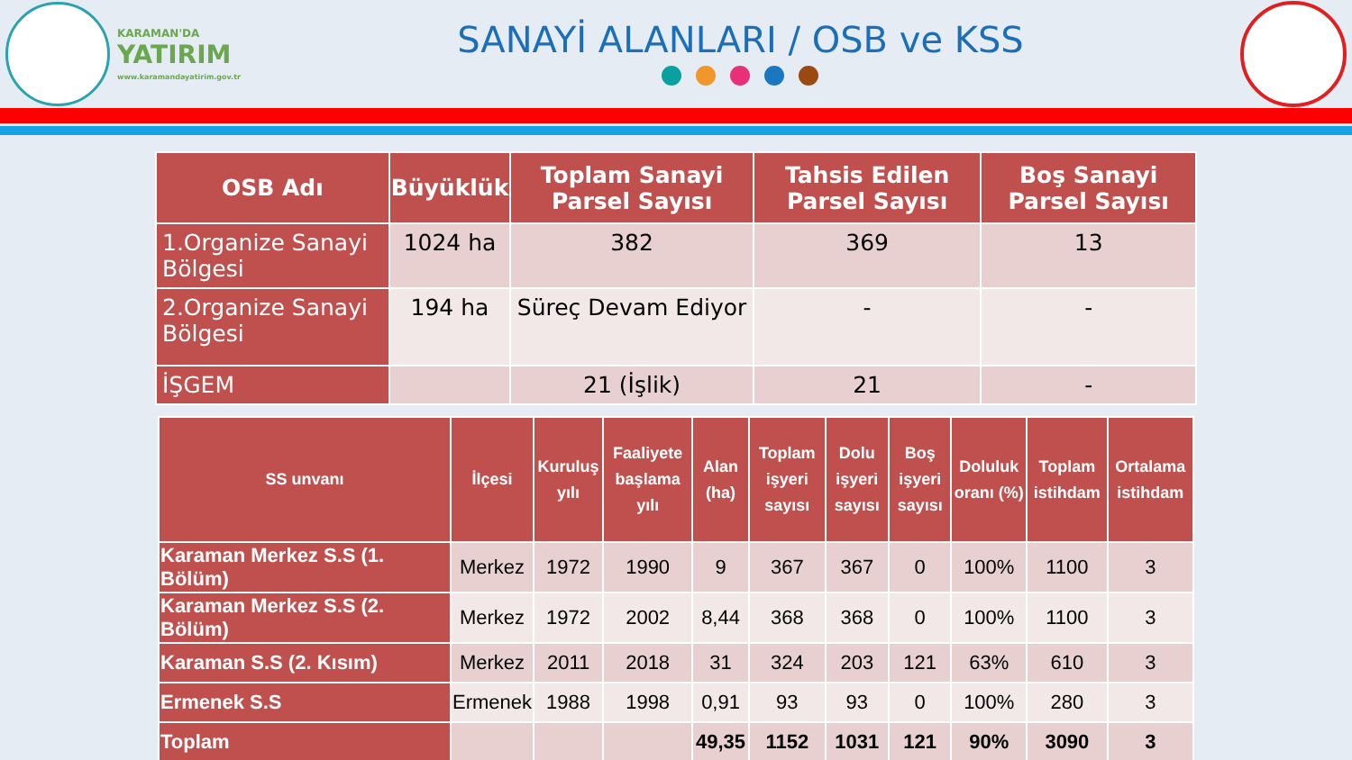KARAMAN'DA
YATIRIM
www.karamandayatirim.gov.tr
SANAYİ ALANLARI / OSB ve KSS
| OSB Adı | Büyüklük | Toplam Sanayi Parsel Sayısı | Tahsis Edilen Parsel Sayısı | Boş Sanayi Parsel Sayısı |
| --- | --- | --- | --- | --- |
| 1.Organize Sanayi Bölgesi | 1024 ha | 382 | 369 | 13 |
| 2.Organize Sanayi Bölgesi | 194 ha | Süreç Devam Ediyor | - | - |
| İŞGEM | | 21 (İşlik) | 21 | - |
| SS unvanı | İlçesi | Kuruluş yılı | Faaliyete başlama yılı | Alan (ha) | Toplam işyeri sayısı | Dolu işyeri sayısı | Boş işyeri sayısı | Doluluk oranı (%) | Toplam istihdam | Ortalama istihdam |
| --- | --- | --- | --- | --- | --- | --- | --- | --- | --- | --- |
| Karaman Merkez S.S (1. Bölüm) | Merkez | 1972 | 1990 | 9 | 367 | 367 | 0 | 100% | 1100 | 3 |
| Karaman Merkez S.S (2. Bölüm) | Merkez | 1972 | 2002 | 8,44 | 368 | 368 | 0 | 100% | 1100 | 3 |
| Karaman S.S (2. Kısım) | Merkez | 2011 | 2018 | 31 | 324 | 203 | 121 | 63% | 610 | 3 |
| Ermenek S.S | Ermenek | 1988 | 1998 | 0,91 | 93 | 93 | 0 | 100% | 280 | 3 |
| Toplam | | | | 49,35 | 1152 | 1031 | 121 | 90% | 3090 | 3 |